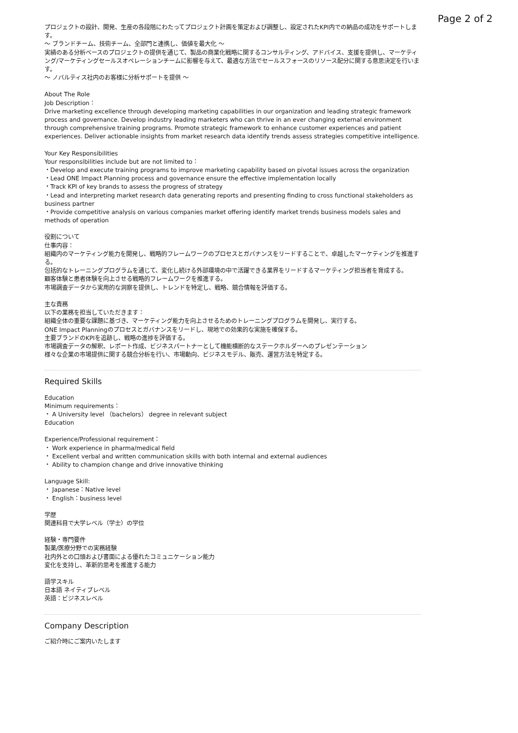Page 2 of 2
プロジェクトの設計、開発、生産の各段階にわたってプロジェクト計画を策定および調整し、設定されたKPI内での納品の成功をサポートします。
〜 ブランドチーム、技術チーム、全部門と連携し、価値を最大化 〜
実績のある分析ベースのプロジェクトの提供を通じて、製品の商業化戦略に関するコンサルティング、アドバイス、支援を提供し、マーケティング/マーケティングセールスオペレーションチームに影響を与えて、最適な方法でセールスフォースのリソース配分に関する意思決定を行います。
〜 ノバルティス社内のお客様に分析サポートを提供 〜
About The Role
Job Description：
Drive marketing excellence through developing marketing capabilities in our organization and leading strategic framework process and governance. Develop industry leading marketers who can thrive in an ever changing external environment through comprehensive training programs. Promote strategic framework to enhance customer experiences and patient experiences. Deliver actionable insights from market research data identify trends assess strategies competitive intelligence.
Your Key Responsibilities
Your responsibilities include but are not limited to：
・Develop and execute training programs to improve marketing capability based on pivotal issues across the organization
・Lead ONE Impact Planning process and governance ensure the effective implementation locally
・Track KPI of key brands to assess the progress of strategy
・Lead and interpreting market research data generating reports and presenting finding to cross functional stakeholders as business partner
・Provide competitive analysis on various companies market offering identify market trends business models sales and methods of operation
役割について
仕事内容：
組織内のマーケティング能力を開発し、戦略的フレームワークのプロセスとガバナンスをリードすることで、卓越したマーケティングを推進する。
包括的なトレーニングプログラムを通じて、変化し続ける外部環境の中で活躍できる業界をリードするマーケティング担当者を育成する。
顧客体験と患者体験を向上させる戦略的フレームワークを推進する。
市場調査データから実用的な洞察を提供し、トレンドを特定し、戦略、競合情報を評価する。
主な責務
以下の業務を担当していただきます：
組織全体の重要な課題に基づき、マーケティング能力を向上させるためのトレーニングプログラムを開発し、実行する。
ONE Impact Planningのプロセスとガバナンスをリードし、現地での効果的な実施を確保する。
主要ブランドのKPIを追跡し、戦略の進捗を評価する。
市場調査データの解釈、レポート作成、ビジネスパートナーとして機能横断的なステークホルダーへのプレゼンテーション
様々な企業の市場提供に関する競合分析を行い、市場動向、ビジネスモデル、販売、運営方法を特定する。
Required Skills
Education
Minimum requirements：
・ A University level （bachelors） degree in relevant subject
Education
Experience/Professional requirement：
・ Work experience in pharma/medical field
・ Excellent verbal and written communication skills with both internal and external audiences
・ Ability to champion change and drive innovative thinking
Language Skill:
・ Japanese：Native level
・ English：business level
学歴
関連科目で大学レベル（学士）の学位
経験・専門要件
製薬/医療分野での実務経験
社内外との口頭および書面による優れたコミュニケーション能力
変化を支持し、革新的思考を推進する能力
語学スキル
日本語 ネイティブレベル
英語：ビジネスレベル
Company Description
ご紹介時にご案内いたします